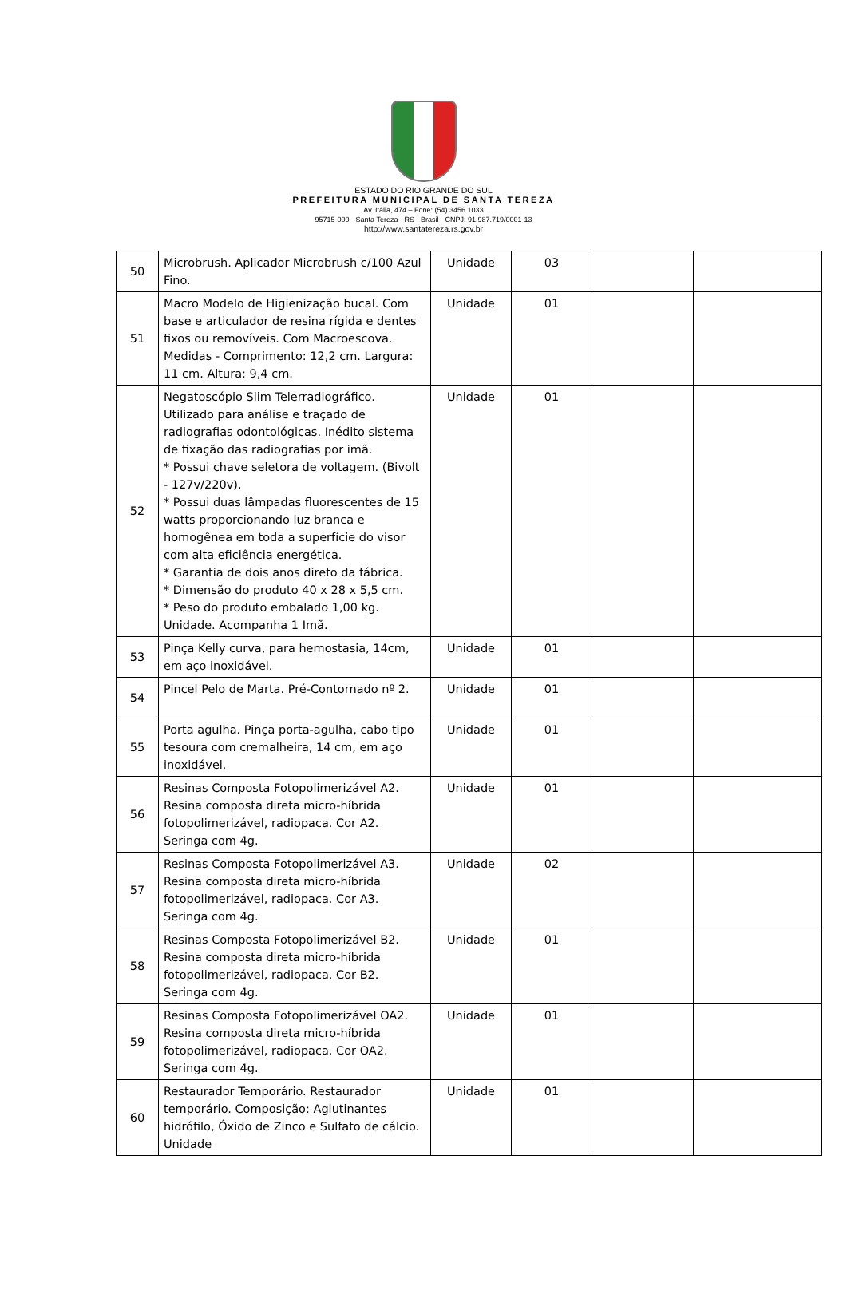ESTADO DO RIO GRANDE DO SUL
PREFEITURA MUNICIPAL DE SANTA TEREZA
Av. Itália, 474 – Fone: (54) 3456.1033
95715-000 - Santa Tereza - RS - Brasil - CNPJ: 91.987.719/0001-13
http://www.santatereza.rs.gov.br
| 50 | Microbrush. Aplicador Microbrush c/100 Azul Fino. | Unidade | 03 | | |
| 51 | Macro Modelo de Higienização bucal. Com base e articulador de resina rígida e dentes fixos ou removíveis. Com Macroescova. Medidas - Comprimento: 12,2 cm. Largura: 11 cm. Altura: 9,4 cm. | Unidade | 01 | | |
| 52 | Negatoscópio Slim Telerradiográfico. Utilizado para análise e traçado de radiografias odontológicas. Inédito sistema de fixação das radiografias por imã. * Possui chave seletora de voltagem. (Bivolt - 127v/220v). * Possui duas lâmpadas fluorescentes de 15 watts proporcionando luz branca e homogênea em toda a superfície do visor com alta eficiência energética. * Garantia de dois anos direto da fábrica. * Dimensão do produto 40 x 28 x 5,5 cm. * Peso do produto embalado 1,00 kg. Unidade. Acompanha 1 Imã. | Unidade | 01 | | |
| 53 | Pinça Kelly curva, para hemostasia, 14cm, em aço inoxidável. | Unidade | 01 | | |
| 54 | Pincel Pelo de Marta. Pré-Contornado nº 2. | Unidade | 01 | | |
| 55 | Porta agulha. Pinça porta-agulha, cabo tipo tesoura com cremalheira, 14 cm, em aço inoxidável. | Unidade | 01 | | |
| 56 | Resinas Composta Fotopolimerizável A2. Resina composta direta micro-híbrida fotopolimerizável, radiopaca. Cor A2. Seringa com 4g. | Unidade | 01 | | |
| 57 | Resinas Composta Fotopolimerizável A3. Resina composta direta micro-híbrida fotopolimerizável, radiopaca. Cor A3. Seringa com 4g. | Unidade | 02 | | |
| 58 | Resinas Composta Fotopolimerizável B2. Resina composta direta micro-híbrida fotopolimerizável, radiopaca. Cor B2. Seringa com 4g. | Unidade | 01 | | |
| 59 | Resinas Composta Fotopolimerizável OA2. Resina composta direta micro-híbrida fotopolimerizável, radiopaca. Cor OA2. Seringa com 4g. | Unidade | 01 | | |
| 60 | Restaurador Temporário. Restaurador temporário. Composição: Aglutinantes hidrófilo, Óxido de Zinco e Sulfato de cálcio. Unidade | Unidade | 01 | | |